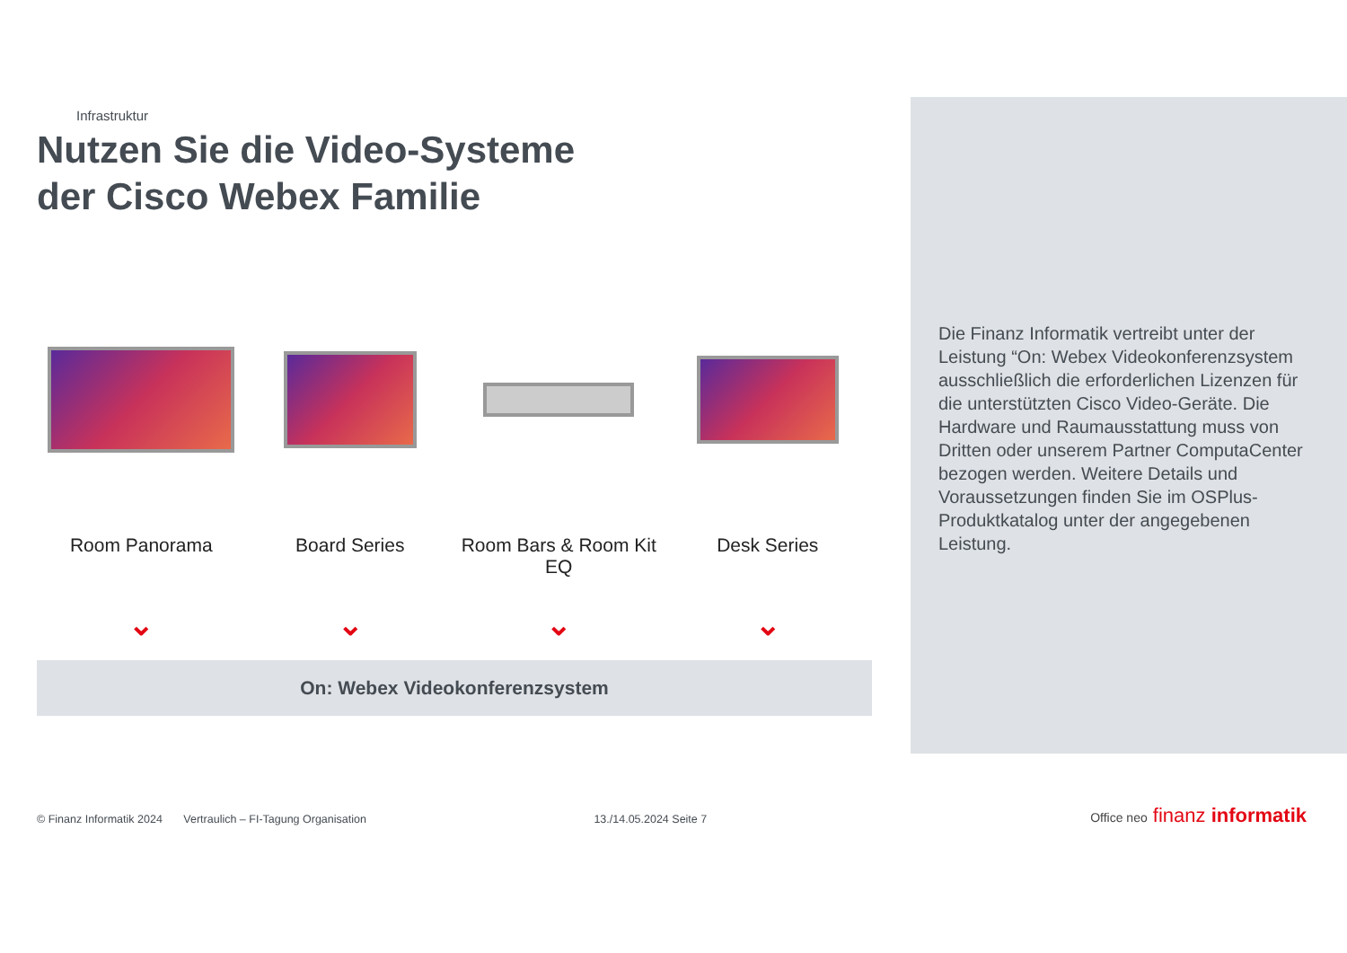Infrastruktur
Nutzen Sie die Video-Systeme
der Cisco Webex Familie
Room Panorama
⌄
Board Series
⌄
Room Bars & Room Kit EQ
⌄
Desk Series
⌄
On: Webex Videokonferenzsystem
Die Finanz Informatik vertreibt unter der Leistung “On: Webex Videokonferenzsystem ausschließlich die erforderlichen Lizenzen für die unterstützten Cisco Video-Geräte. Die Hardware und Raumausstattung muss von Dritten oder unserem Partner ComputaCenter bezogen werden. Weitere Details und Voraussetzungen finden Sie im OSPlus-Produktkatalog unter der angegebenen Leistung.
© Finanz Informatik 2024 Vertraulich – FI-Tagung Organisation 13./14.05.2024 Seite 7
Office neo finanz informatik